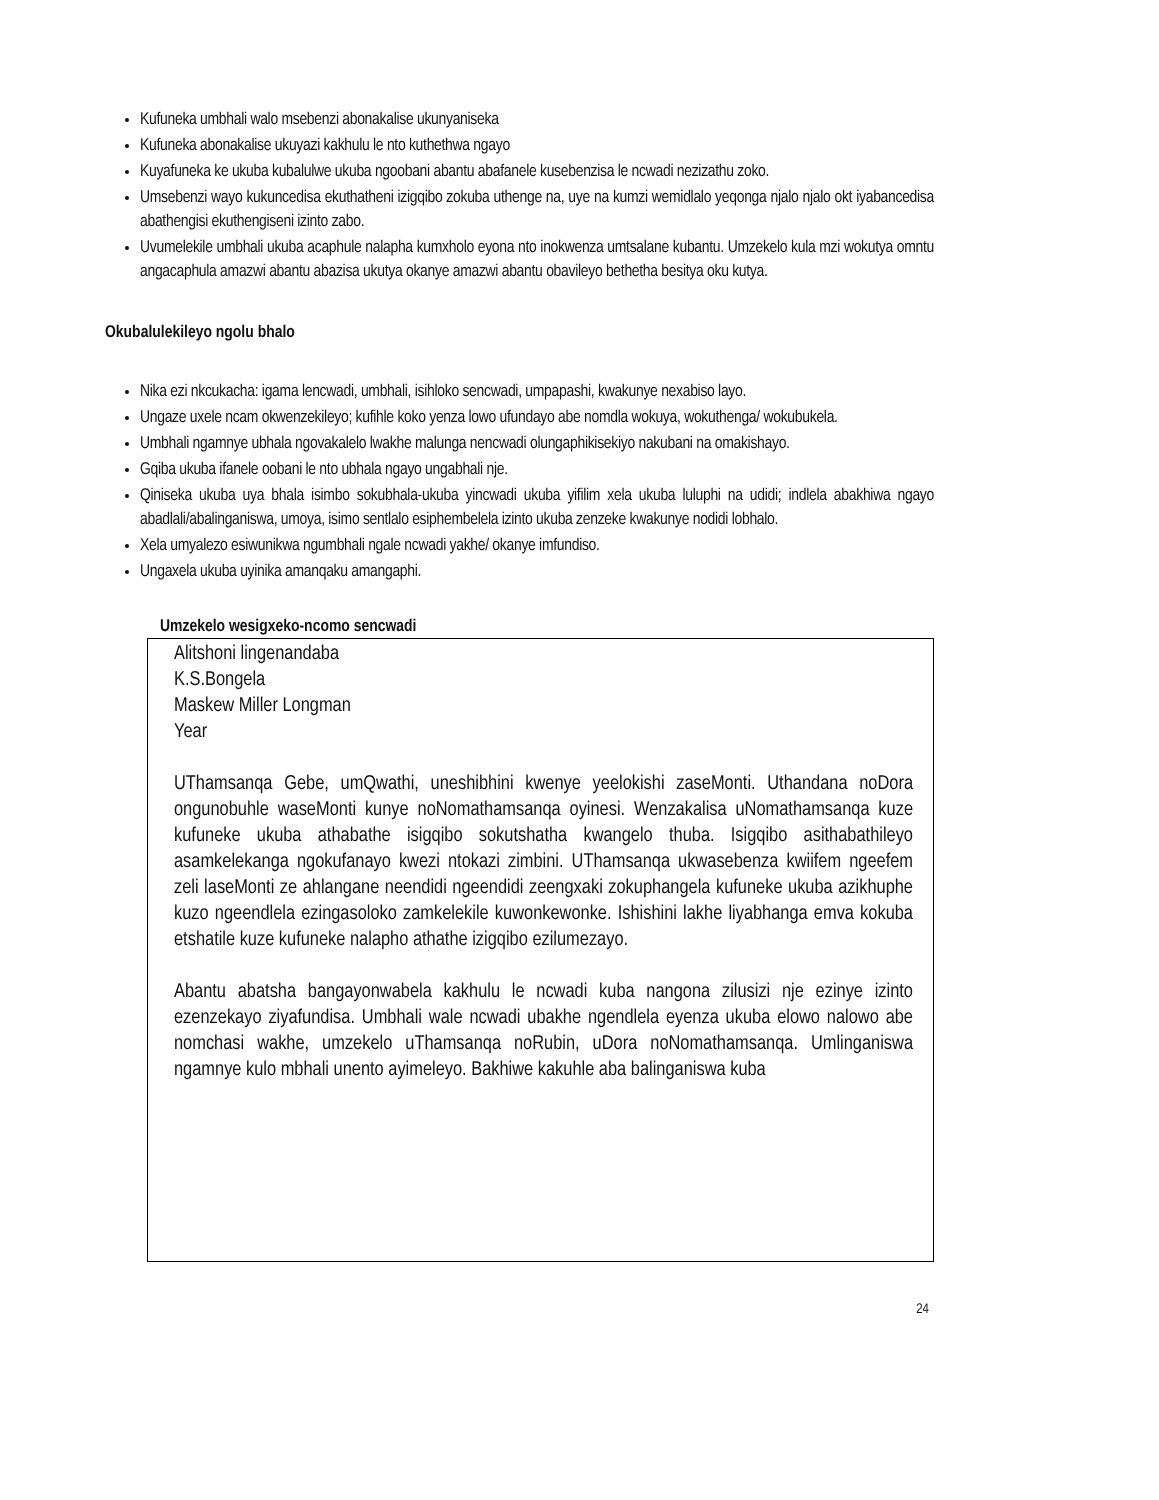Kufuneka umbhali walo msebenzi abonakalise ukunyaniseka
Kufuneka abonakalise ukuyazi kakhulu le nto kuthethwa ngayo
Kuyafuneka ke ukuba kubalulwe ukuba ngoobani abantu abafanele kusebenzisa le ncwadi nezizathu zoko.
Umsebenzi wayo kukuncedisa ekuthatheni izigqibo zokuba uthenge na, uye na kumzi wemidlalo yeqonga njalo njalo okt iyabancedisa abathengisi ekuthengiseni izinto zabo.
Uvumelekile umbhali ukuba acaphule nalapha kumxholo eyona nto inokwenza umtsalane kubantu. Umzekelo kula mzi wokutya omntu angacaphula amazwi abantu abazisa ukutya okanye amazwi abantu obavileyo bethetha besitya oku kutya.
Okubalulekileyo ngolu bhalo
Nika ezi nkcukacha: igama lencwadi, umbhali, isihloko sencwadi, umpapashi, kwakunye nexabiso layo.
Ungaze uxele ncam okwenzekileyo; kufihle koko yenza lowo ufundayo abe nomdla wokuya, wokuthenga/ wokubukela.
Umbhali ngamnye ubhala ngovakalelo lwakhe malunga nencwadi olungaphikisekiyo nakubani na omakishayo.
Gqiba ukuba ifanele oobani le nto ubhala ngayo ungabhali nje.
Qiniseka ukuba uya bhala isimbo sokubhala-ukuba yincwadi ukuba yifilim xela ukuba luluphi na udidi; indlela abakhiwa ngayo abadlali/abalinganiswa, umoya, isimo sentlalo esiphembelela izinto ukuba zenzeke kwakunye nodidi lobhalo.
Xela umyalezo esiwunikwa ngumbhali ngale ncwadi yakhe/ okanye imfundiso.
Ungaxela ukuba uyinika amanqaku amangaphi.
Umzekelo wesigxeko-ncomo sencwadi
Alitshoni lingenandaba
K.S.Bongela
Maskew Miller Longman
Year
UThamsanqa Gebe, umQwathi, uneshibhini kwenye yeelokishi zaseMonti. Uthandana noDora ongunobuhle waseMonti kunye noNomathamsanqa oyinesi. Wenzakalisa uNomathamsanqa kuze kufuneke ukuba athabathe isigqibo sokutshatha kwangelo thuba. Isigqibo asithabathileyo asamkelekanga ngokufanayo kwezi ntokazi zimbini. UThamsanqa ukwasebenza kwiifem ngeefem zeli laseMonti ze ahlangane neendidi ngeendidi zeengxaki zokuphangela kufuneke ukuba azikhuphe kuzo ngeendlela ezingasoloko zamkelekile kuwonkewonke. Ishishini lakhe liyabhanga emva kokuba etshatile kuze kufuneke nalapho athathe izigqibo ezilumezayo.
Abantu abatsha bangayonwabela kakhulu le ncwadi kuba nangona zilusizi nje ezinye izinto ezenzekayo ziyafundisa. Umbhali wale ncwadi ubakhe ngendlela eyenza ukuba elowo nalowo abe nomchasi wakhe, umzekelo uThamsanqa noRubin, uDora noNomathamsanqa. Umlinganiswa ngamnye kulo mbhali unento ayimeleyo. Bakhiwe kakuhle aba balinganiswa kuba
24